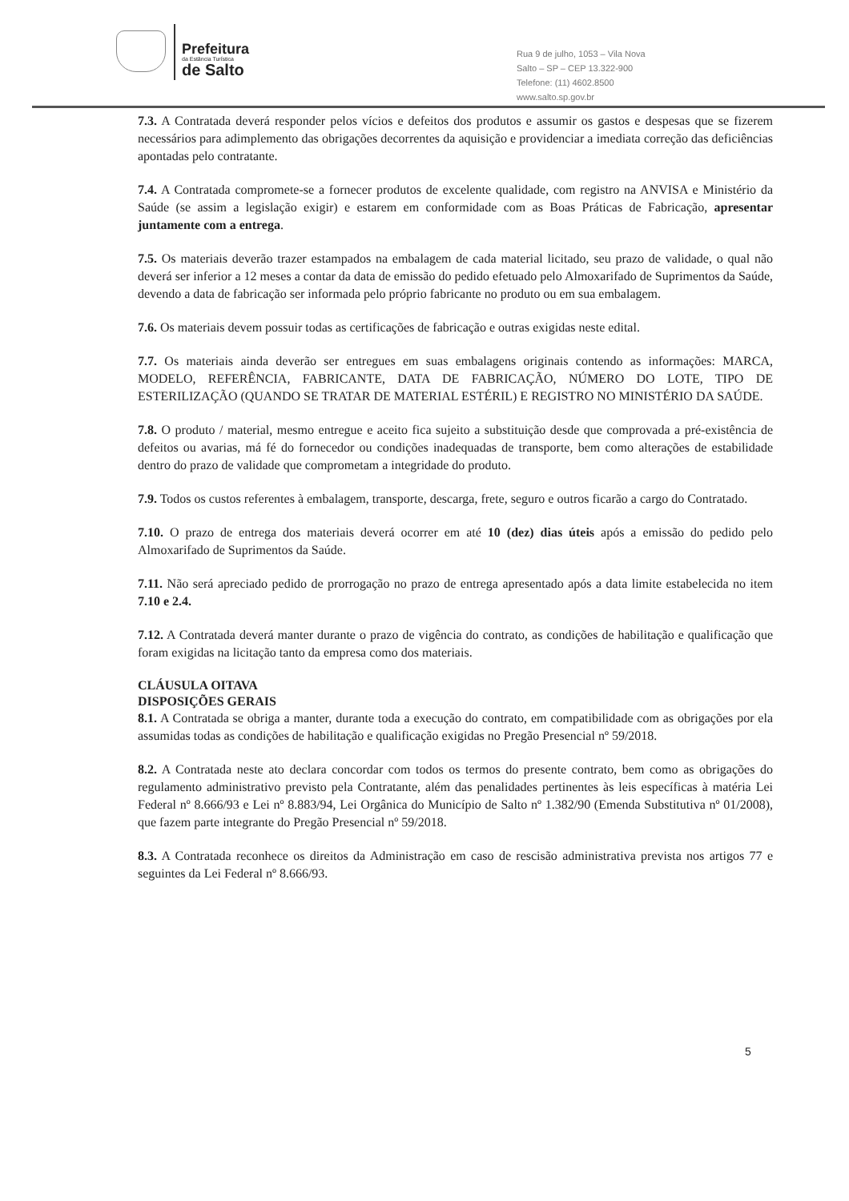Prefeitura
da Estância Turística
de Salto
Rua 9 de julho, 1053 – Vila Nova
Salto – SP – CEP 13.322-900
Telefone: (11) 4602.8500
www.salto.sp.gov.br
7.3. A Contratada deverá responder pelos vícios e defeitos dos produtos e assumir os gastos e despesas que se fizerem necessários para adimplemento das obrigações decorrentes da aquisição e providenciar a imediata correção das deficiências apontadas pelo contratante.
7.4. A Contratada compromete-se a fornecer produtos de excelente qualidade, com registro na ANVISA e Ministério da Saúde (se assim a legislação exigir) e estarem em conformidade com as Boas Práticas de Fabricação, apresentar juntamente com a entrega.
7.5. Os materiais deverão trazer estampados na embalagem de cada material licitado, seu prazo de validade, o qual não deverá ser inferior a 12 meses a contar da data de emissão do pedido efetuado pelo Almoxarifado de Suprimentos da Saúde, devendo a data de fabricação ser informada pelo próprio fabricante no produto ou em sua embalagem.
7.6. Os materiais devem possuir todas as certificações de fabricação e outras exigidas neste edital.
7.7. Os materiais ainda deverão ser entregues em suas embalagens originais contendo as informações: MARCA, MODELO, REFERÊNCIA, FABRICANTE, DATA DE FABRICAÇÃO, NÚMERO DO LOTE, TIPO DE ESTERILIZAÇÃO (QUANDO SE TRATAR DE MATERIAL ESTÉRIL) E REGISTRO NO MINISTÉRIO DA SAÚDE.
7.8. O produto / material, mesmo entregue e aceito fica sujeito a substituição desde que comprovada a pré-existência de defeitos ou avarias, má fé do fornecedor ou condições inadequadas de transporte, bem como alterações de estabilidade dentro do prazo de validade que comprometam a integridade do produto.
7.9. Todos os custos referentes à embalagem, transporte, descarga, frete, seguro e outros ficarão a cargo do Contratado.
7.10. O prazo de entrega dos materiais deverá ocorrer em até 10 (dez) dias úteis após a emissão do pedido pelo Almoxarifado de Suprimentos da Saúde.
7.11. Não será apreciado pedido de prorrogação no prazo de entrega apresentado após a data limite estabelecida no item 7.10 e 2.4.
7.12. A Contratada deverá manter durante o prazo de vigência do contrato, as condições de habilitação e qualificação que foram exigidas na licitação tanto da empresa como dos materiais.
CLÁUSULA OITAVA
DISPOSIÇÕES GERAIS
8.1. A Contratada se obriga a manter, durante toda a execução do contrato, em compatibilidade com as obrigações por ela assumidas todas as condições de habilitação e qualificação exigidas no Pregão Presencial nº 59/2018.
8.2. A Contratada neste ato declara concordar com todos os termos do presente contrato, bem como as obrigações do regulamento administrativo previsto pela Contratante, além das penalidades pertinentes às leis específicas à matéria Lei Federal nº 8.666/93 e Lei nº 8.883/94, Lei Orgânica do Município de Salto nº 1.382/90 (Emenda Substitutiva nº 01/2008), que fazem parte integrante do Pregão Presencial nº 59/2018.
8.3. A Contratada reconhece os direitos da Administração em caso de rescisão administrativa prevista nos artigos 77 e seguintes da Lei Federal nº 8.666/93.
5